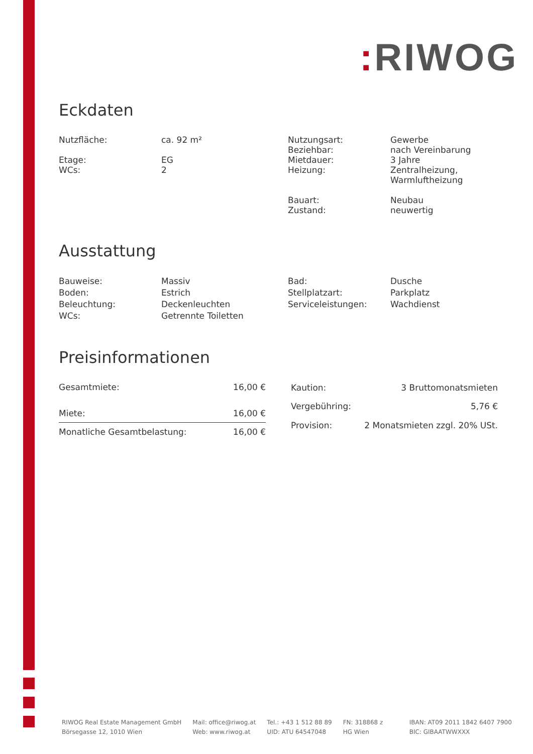: RIWOG
Eckdaten
| Nutzfläche: Etage: WCs: | ca. 92 m² EG 2 | Nutzungsart: Beziehbar: Mietdauer: Heizung: Bauart: Zustand: | Gewerbe nach Vereinbarung 3 Jahre Zentralheizung, Warmluftheizung Neubau neuwertig |
Ausstattung
| Bauweise: Boden: Beleuchtung: WCs: | Massiv Estrich Deckenleuchten Getrennte Toiletten | Bad: Stellplatzart: Serviceleistungen: | Dusche Parkplatz Wachdienst |
Preisinformationen
| Gesamtmiete: | 16,00 € |
| Miete: | 16,00 € |
| Monatliche Gesamtbelastung: | 16,00 € |
| Kaution: | 3 Bruttomonatsmieten |
| Vergebühring: | 5,76 € |
| Provision: | 2 Monatsmieten zzgl. 20% USt. |
RIWOG Real Estate Management GmbH
Börsegasse 12, 1010 Wien
Mail: office@riwog.at
Web: www.riwog.at
Tel.: +43 1 512 88 89
UID: ATU 64547048
FN: 318868 z
HG Wien
IBAN: AT09 2011 1842 6407 7900
BIC: GIBAATWWXXX